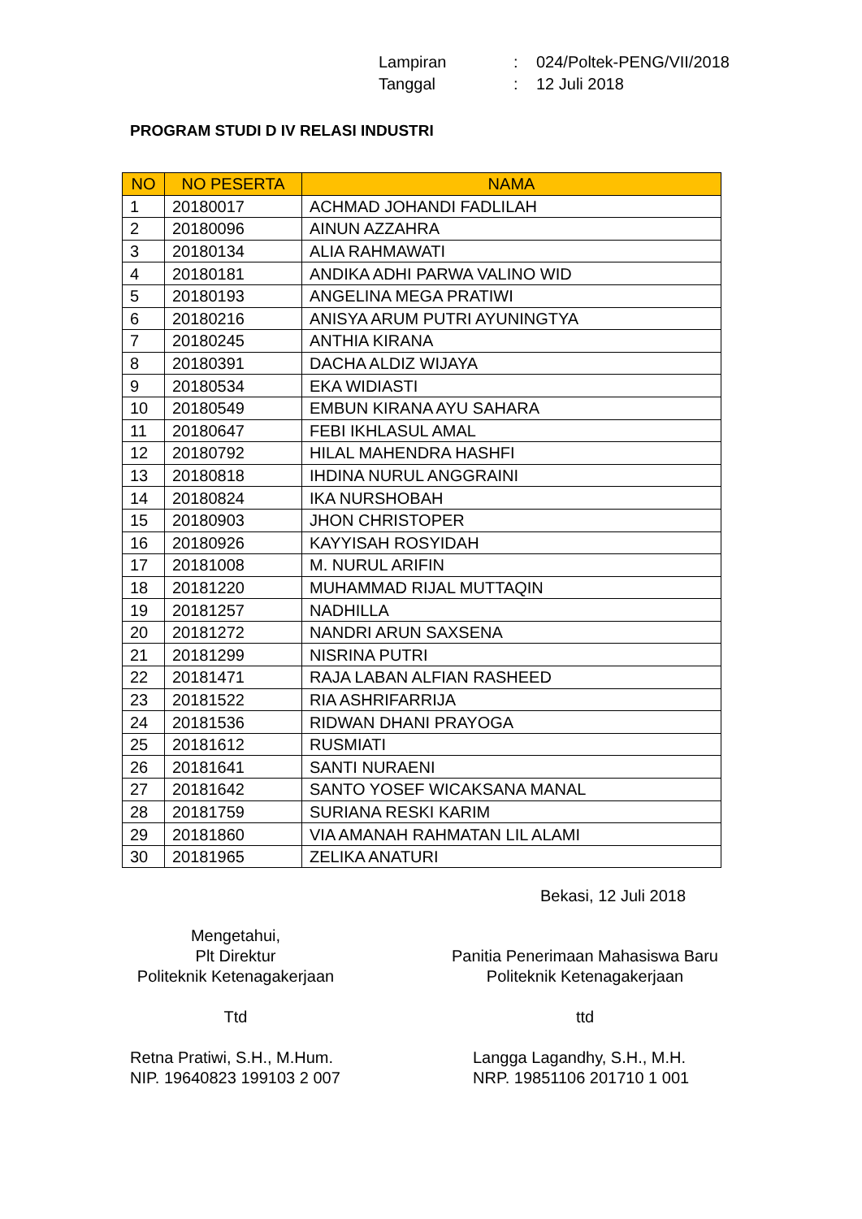| Lampiran | : | 024/Poltek-PENG/VII/2018 |
| Tanggal | : | 12 Juli 2018 |
PROGRAM STUDI D IV RELASI INDUSTRI
| NO | NO PESERTA | NAMA |
| --- | --- | --- |
| 1 | 20180017 | ACHMAD JOHANDI FADLILAH |
| 2 | 20180096 | AINUN AZZAHRA |
| 3 | 20180134 | ALIA RAHMAWATI |
| 4 | 20180181 | ANDIKA ADHI PARWA VALINO WID |
| 5 | 20180193 | ANGELINA MEGA PRATIWI |
| 6 | 20180216 | ANISYA ARUM PUTRI AYUNINGTYA |
| 7 | 20180245 | ANTHIA KIRANA |
| 8 | 20180391 | DACHA ALDIZ WIJAYA |
| 9 | 20180534 | EKA WIDIASTI |
| 10 | 20180549 | EMBUN KIRANA AYU SAHARA |
| 11 | 20180647 | FEBI IKHLASUL AMAL |
| 12 | 20180792 | HILAL MAHENDRA HASHFI |
| 13 | 20180818 | IHDINA NURUL ANGGRAINI |
| 14 | 20180824 | IKA NURSHOBAH |
| 15 | 20180903 | JHON CHRISTOPER |
| 16 | 20180926 | KAYYISAH ROSYIDAH |
| 17 | 20181008 | M. NURUL ARIFIN |
| 18 | 20181220 | MUHAMMAD RIJAL MUTTAQIN |
| 19 | 20181257 | NADHILLA |
| 20 | 20181272 | NANDRI ARUN SAXSENA |
| 21 | 20181299 | NISRINA PUTRI |
| 22 | 20181471 | RAJA LABAN ALFIAN RASHEED |
| 23 | 20181522 | RIA ASHRIFARRIJA |
| 24 | 20181536 | RIDWAN DHANI PRAYOGA |
| 25 | 20181612 | RUSMIATI |
| 26 | 20181641 | SANTI NURAENI |
| 27 | 20181642 | SANTO YOSEF WICAKSANA MANAL |
| 28 | 20181759 | SURIANA RESKI KARIM |
| 29 | 20181860 | VIA AMANAH RAHMATAN LIL ALAMI |
| 30 | 20181965 | ZELIKA ANATURI |
Bekasi, 12 Juli 2018
Mengetahui,
Plt Direktur
Politeknik Ketenagakerjaan
Ttd
Retna Pratiwi, S.H., M.Hum.
NIP. 19640823 199103 2 007
Panitia Penerimaan Mahasiswa Baru
Politeknik Ketenagakerjaan
ttd
Langga Lagandhy, S.H., M.H.
NRP. 19851106 201710 1 001